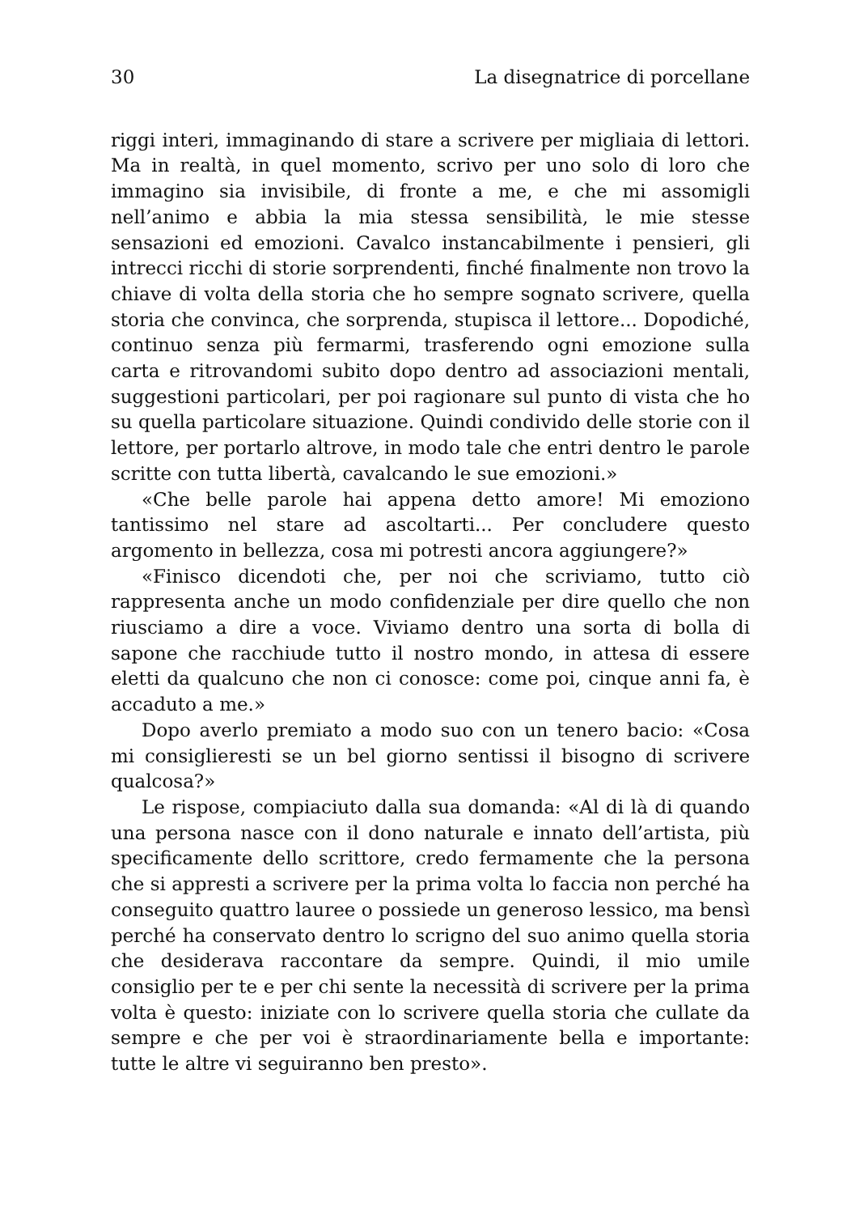30 La disegnatrice di porcellane
riggi interi, immaginando di stare a scrivere per migliaia di lettori. Ma in realtà, in quel momento, scrivo per uno solo di loro che immagino sia invisibile, di fronte a me, e che mi assomigli nell’animo e abbia la mia stessa sensibilità, le mie stesse sensazioni ed emozioni. Cavalco instancabilmente i pensieri, gli intrecci ricchi di storie sorprendenti, finché finalmente non trovo la chiave di volta della storia che ho sempre sognato scrivere, quella storia che convinca, che sorprenda, stupisca il lettore... Dopodiché, continuo senza più fermarmi, trasferendo ogni emozione sulla carta e ritrovandomi subito dopo dentro ad associazioni mentali, suggestioni particolari, per poi ragionare sul punto di vista che ho su quella particolare situazione. Quindi condivido delle storie con il lettore, per portarlo altrove, in modo tale che entri dentro le parole scritte con tutta libertà, cavalcando le sue emozioni.»
«Che belle parole hai appena detto amore! Mi emoziono tantissimo nel stare ad ascoltarti... Per concludere questo argomento in bellezza, cosa mi potresti ancora aggiungere?»
«Finisco dicendoti che, per noi che scriviamo, tutto ciò rappresenta anche un modo confidenziale per dire quello che non riusciamo a dire a voce. Viviamo dentro una sorta di bolla di sapone che racchiude tutto il nostro mondo, in attesa di essere eletti da qualcuno che non ci conosce: come poi, cinque anni fa, è accaduto a me.»
Dopo averlo premiato a modo suo con un tenero bacio: «Cosa mi consiglieresti se un bel giorno sentissi il bisogno di scrivere qualcosa?»
Le rispose, compiaciuto dalla sua domanda: «Al di là di quando una persona nasce con il dono naturale e innato dell’artista, più specificamente dello scrittore, credo fermamente che la persona che si appresti a scrivere per la prima volta lo faccia non perché ha conseguito quattro lauree o possiede un generoso lessico, ma bensì perché ha conservato dentro lo scrigno del suo animo quella storia che desiderava raccontare da sempre. Quindi, il mio umile consiglio per te e per chi sente la necessità di scrivere per la prima volta è questo: iniziate con lo scrivere quella storia che cullate da sempre e che per voi è straordinariamente bella e importante: tutte le altre vi seguiranno ben presto».